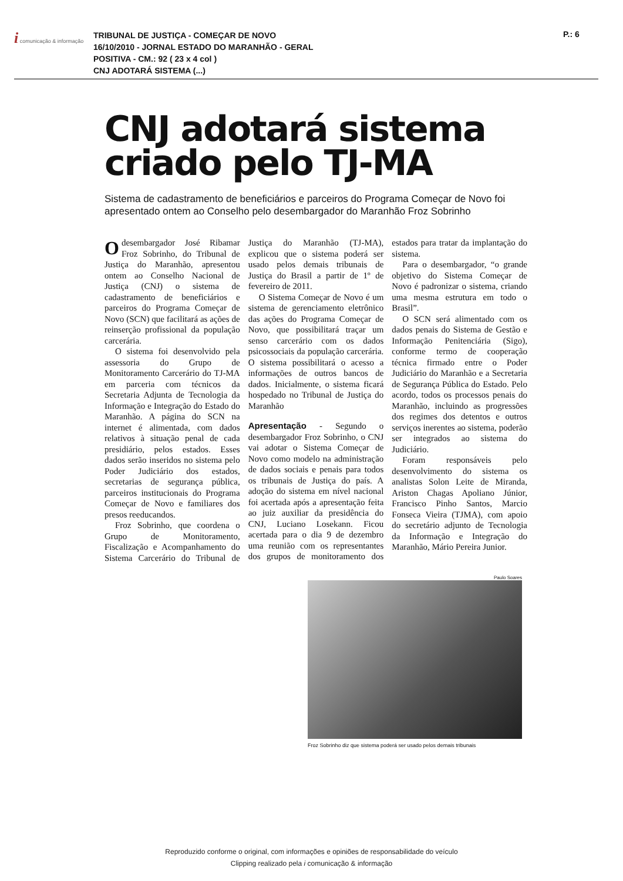i comunicação & informação
TRIBUNAL DE JUSTIÇA - COMEÇAR DE NOVO
16/10/2010 - JORNAL ESTADO DO MARANHÃO - GERAL
POSITIVA - CM.: 92 ( 23 x 4 col )
CNJ ADOTARÁ SISTEMA (...)
P.: 6
CNJ adotará sistema criado pelo TJ-MA
Sistema de cadastramento de beneficiários e parceiros do Programa Começar de Novo foi apresentado ontem ao Conselho pelo desembargador do Maranhão Froz Sobrinho
O desembargador José Ribamar Froz Sobrinho, do Tribunal de Justiça do Maranhão, apresentou ontem ao Conselho Nacional de Justiça (CNJ) o sistema de cadastramento de beneficiários e parceiros do Programa Começar de Novo (SCN) que facilitará as ações de reinserção profissional da população carcerária.
O sistema foi desenvolvido pela assessoria do Grupo de Monitoramento Carcerário do TJ-MA em parceria com técnicos da Secretaria Adjunta de Tecnologia da Informação e Integração do Estado do Maranhão. A página do SCN na internet é alimentada, com dados relativos à situação penal de cada presidiário, pelos estados. Esses dados serão inseridos no sistema pelo Poder Judiciário dos estados, secretarias de segurança pública, parceiros institucionais do Programa Começar de Novo e familiares dos presos reeducandos.
Froz Sobrinho, que coordena o Grupo de Monitoramento, Fiscalização e Acompanhamento do Sistema Carcerário do Tribunal de Justiça do Maranhão (TJ-MA), explicou que o sistema poderá ser usado pelos demais tribunais de Justiça do Brasil a partir de 1º de fevereiro de 2011.
O Sistema Começar de Novo é um sistema de gerenciamento eletrônico das ações do Programa Começar de Novo, que possibilitará traçar um senso carcerário com os dados psicossociais da população carcerária. O sistema possibilitará o acesso a informações de outros bancos de dados. Inicialmente, o sistema ficará hospedado no Tribunal de Justiça do Maranhão
Apresentação - Segundo o desembargador Froz Sobrinho, o CNJ vai adotar o Sistema Começar de Novo como modelo na administração de dados sociais e penais para todos os tribunais de Justiça do país. A adoção do sistema em nível nacional foi acertada após a apresentação feita ao juiz auxiliar da presidência do CNJ, Luciano Losekann. Ficou acertada para o dia 9 de dezembro uma reunião com os representantes dos grupos de monitoramento dos estados para tratar da implantação do sistema.
Para o desembargador, “o grande objetivo do Sistema Começar de Novo é padronizar o sistema, criando uma mesma estrutura em todo o Brasil”.
O SCN será alimentado com os dados penais do Sistema de Gestão e Informação Penitenciária (Sigo), conforme termo de cooperação técnica firmado entre o Poder Judiciário do Maranhão e a Secretaria de Segurança Pública do Estado. Pelo acordo, todos os processos penais do Maranhão, incluindo as progressões dos regimes dos detentos e outros serviços inerentes ao sistema, poderão ser integrados ao sistema do Judiciário.
Foram responsáveis pelo desenvolvimento do sistema os analistas Solon Leite de Miranda, Ariston Chagas Apoliano Júnior, Francisco Pinho Santos, Marcio Fonseca Vieira (TJMA), com apoio do secretário adjunto de Tecnologia da Informação e Integração do Maranhão, Mário Pereira Junior.
Paulo Soares
Froz Sobrinho diz que sistema poderá ser usado pelos demais tribunais
Reproduzido conforme o original, com informações e opiniões de responsabilidade do veículo
Clipping realizado pela i comunicação & informação